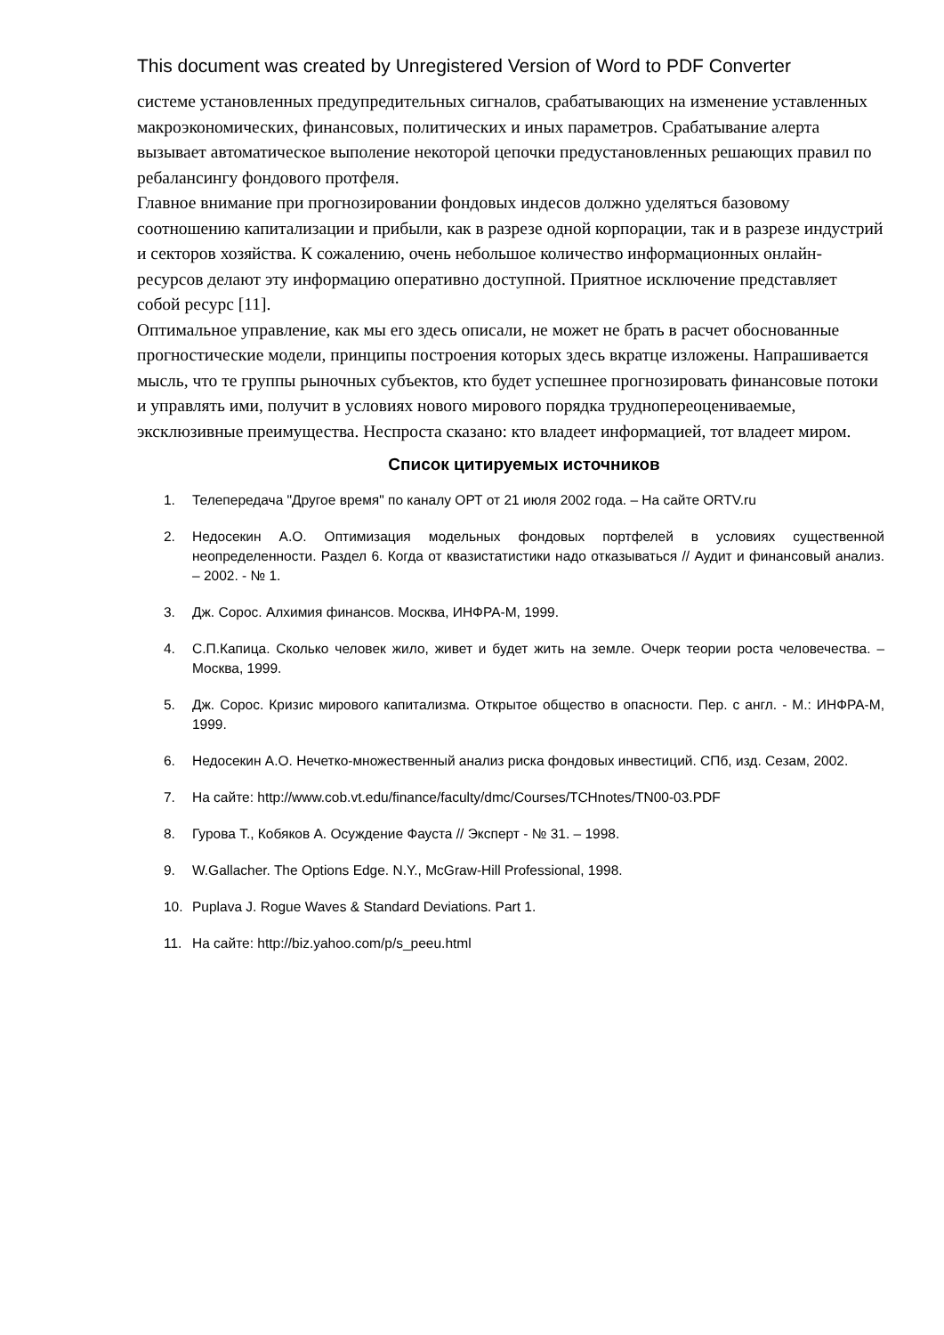This document was created by Unregistered Version of Word to PDF Converter
системе установленных предупредительных сигналов, срабатывающих на изменение уставленных макроэкономических, финансовых, политических и иных параметров. Срабатывание алерта вызывает автоматическое выполение некоторой цепочки предустановленных решающих правил по ребалансингу фондового протфеля.
Главное внимание при прогнозировании фондовых индесов должно уделяться базовому соотношению капитализации и прибыли, как в разрезе одной корпорации, так и в разрезе индустрий и секторов хозяйства. К сожалению, очень небольшое количество информационных онлайн-ресурсов делают эту информацию оперативно доступной. Приятное исключение представляет собой ресурс [11].
Оптимальное управление, как мы его здесь описали, не может не брать в расчет обоснованные прогностические модели, принципы построения которых здесь вкратце изложены. Напрашивается мысль, что те группы рыночных субъектов, кто будет успешнее прогнозировать финансовые потоки и управлять ими, получит в условиях нового мирового порядка труднопереоцениваемые, эксклюзивные преимущества. Неспроста сказано: кто владеет информацией, тот владеет миром.
Список цитируемых источников
1. Телепередача "Другое время" по каналу ОРТ от 21 июля 2002 года. – На сайте ORTV.ru
2. Недосекин А.О. Оптимизация модельных фондовых портфелей в условиях существенной неопределенности. Раздел 6. Когда от квазистатистики надо отказываться // Аудит и финансовый анализ. – 2002. - № 1.
3. Дж. Сорос. Алхимия финансов. Москва, ИНФРА-М, 1999.
4. С.П.Капица. Сколько человек жило, живет и будет жить на земле. Очерк теории роста человечества. – Москва, 1999.
5. Дж. Сорос. Кризис мирового капитализма. Открытое общество в опасности. Пер. с англ. - М.: ИНФРА-М, 1999.
6. Недосекин А.О. Нечетко-множественный анализ риска фондовых инвестиций. СПб, изд. Сезам, 2002.
7. На сайте: http://www.cob.vt.edu/finance/faculty/dmc/Courses/TCHnotes/TN00-03.PDF
8. Гурова Т., Кобяков А. Осуждение Фауста // Эксперт - № 31. – 1998.
9. W.Gallacher. The Options Edge. N.Y., McGraw-Hill Professional, 1998.
10. Puplava J. Rogue Waves & Standard Deviations. Part 1.
11. На сайте: http://biz.yahoo.com/p/s_peeu.html